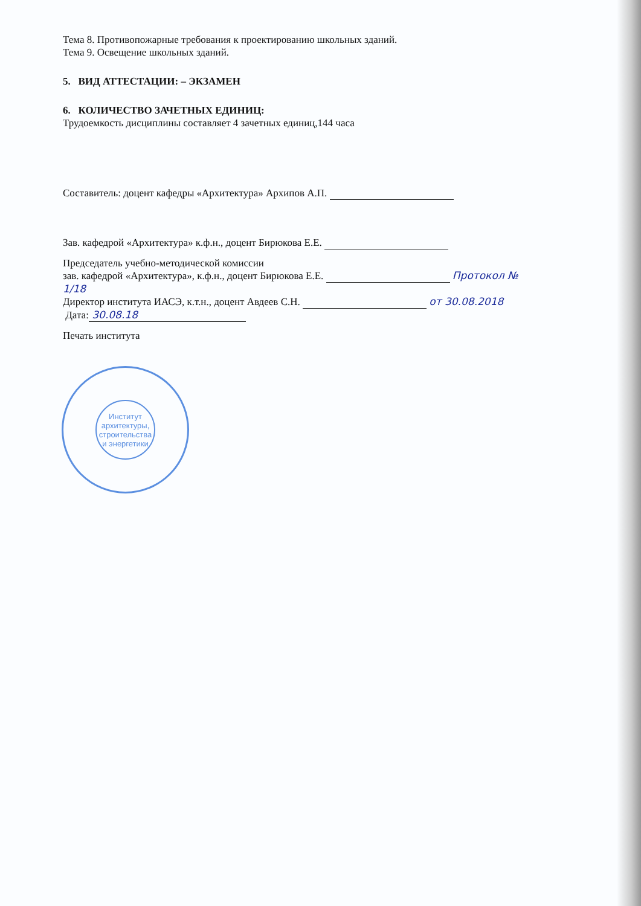Тема 8. Противопожарные требования к проектированию школьных зданий.
Тема 9. Освещение школьных зданий.
5. ВИД АТТЕСТАЦИИ: – ЭКЗАМЕН
6. КОЛИЧЕСТВО ЗАЧЕТНЫХ ЕДИНИЦ:
Трудоемкость дисциплины составляет 4 зачетных единиц,144 часа
Составитель: доцент кафедры «Архитектура» Архипов А.П.
Зав. кафедрой «Архитектура» к.ф.н., доцент Бирюкова Е.Е.
Председатель учебно-методической комиссии
зав. кафедрой «Архитектура», к.ф.н., доцент Бирюкова Е.Е. Протокол № 1/18
Директор института ИАСЭ, к.т.н., доцент Авдеев С.Н. от 30.08.2018
Дата: 30.08.18
Печать института
Институт архитектуры, строительства и энергетики